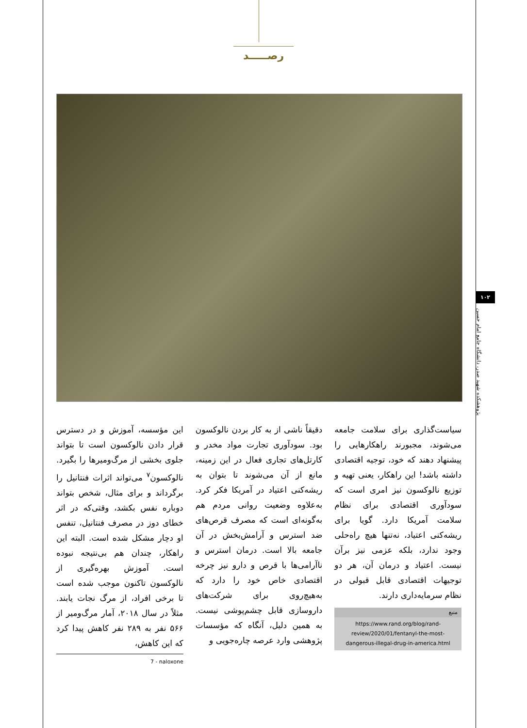رصـــــد
۱۰۲
پژوهشکده شهید صدر، دانشگاه جامع امام حسین
این مؤسسه، آموزش و در دسترس قرار دادن نالوکسون است تا بتواند جلوی بخشی از مرگ‌ومیرها را بگیرد. نالوکسون<sup>۷</sup> می‌تواند اثرات فنتانیل را برگرداند و برای مثال، شخص بتواند دوباره نفس بکشد، وقتی‌که در اثر خطای دوز در مصرف فنتانیل، تنفس او دچار مشکل شده است. البته این راهکار، چندان هم بی‌نتیجه نبوده است. آموزش بهره‌گیری از نالوکسون تاکنون موجب شده است تا برخی افراد، از مرگ نجات یابند. مثلاً در سال ۲۰۱۸، آمار مرگ‌ومیر از ۵۶۶ نفر به ۲۸۹ نفر کاهش پیدا کرد که این کاهش،
7 - naloxone
دقیقاً ناشی از به کار بردن نالوکسون بود. سودآوری تجارت مواد مخدر و کارتل‌های تجاری فعال در این زمینه، مانع از آن می‌شوند تا بتوان به ریشه‌کنی اعتیاد در آمریکا فکر کرد. به‌علاوه وضعیت روانی مردم هم به‌گونه‌ای است که مصرف قرص‌های ضد استرس و آرامش‌بخش در آن جامعه بالا است. درمان استرس و ناآرامی‌ها با قرص و دارو نیز چرخه اقتصادی خاص خود را دارد که به‌هیچ‌روی برای شرکت‌های داروسازی قابل چشم‌پوشی نیست. به همین دلیل، آنگاه که مؤسسات پژوهشی وارد عرصه چاره‌جویی و
سیاست‌گذاری برای سلامت جامعه می‌شوند، مجبورند راهکارهایی را پیشنهاد دهند که خود، توجیه اقتصادی داشته باشد! این راهکار، یعنی تهیه و توزیع نالوکسون نیز امری است که سودآوری اقتصادی برای نظام سلامت آمریکا دارد. گویا برای ریشه‌کنی اعتیاد، نه‌تنها هیچ راه‌حلی وجود ندارد، بلکه عزمی نیز برآن نیست. اعتیاد و درمان آن، هر دو توجیهات اقتصادی قابل قبولی در نظام سرمایه‌داری دارند.
منبع
https://www.rand.org/blog/rand-review/2020/01/fentanyl-the-most-dangerous-illegal-drug-in-america.html